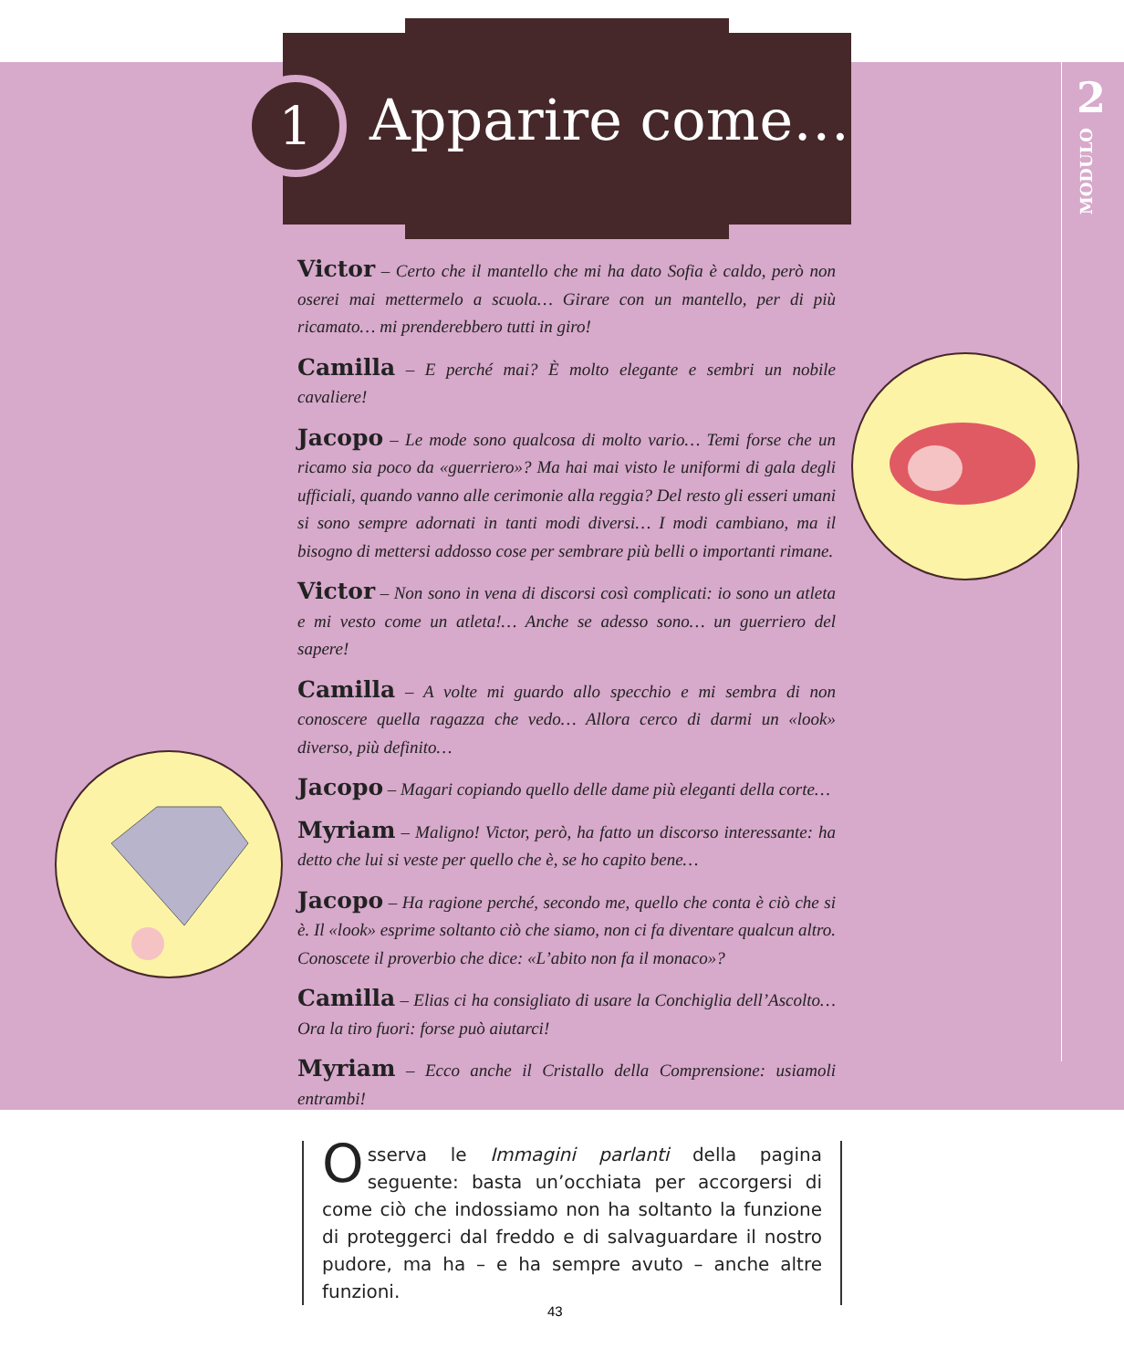1 Apparire come… 2
MODULO
Victor – Certo che il mantello che mi ha dato Sofia è caldo, però non oserei mai mettermelo a scuola… Girare con un mantello, per di più ricamato… mi prenderebbero tutti in giro!
Camilla – E perché mai? È molto elegante e sembri un nobile cavaliere!
Jacopo – Le mode sono qualcosa di molto vario… Temi forse che un ricamo sia poco da «guerriero»? Ma hai mai visto le uniformi di gala degli ufficiali, quando vanno alle cerimonie alla reggia? Del resto gli esseri umani si sono sempre adornati in tanti modi diversi… I modi cambiano, ma il bisogno di mettersi addosso cose per sembrare più belli o importanti rimane.
Victor – Non sono in vena di discorsi così complicati: io sono un atleta e mi vesto come un atleta!… Anche se adesso sono… un guerriero del sapere!
Camilla – A volte mi guardo allo specchio e mi sembra di non conoscere quella ragazza che vedo… Allora cerco di darmi un «look» diverso, più definito…
Jacopo – Magari copiando quello delle dame più eleganti della corte…
Myriam – Maligno! Victor, però, ha fatto un discorso interessante: ha detto che lui si veste per quello che è, se ho capito bene…
Jacopo – Ha ragione perché, secondo me, quello che conta è ciò che si è. Il «look» esprime soltanto ciò che siamo, non ci fa diventare qualcun altro. Conoscete il proverbio che dice: «L’abito non fa il monaco»?
Camilla – Elias ci ha consigliato di usare la Conchiglia dell’Ascolto… Ora la tiro fuori: forse può aiutarci!
Myriam – Ecco anche il Cristallo della Comprensione: usiamoli entrambi!
Osserva le Immagini parlanti della pagina seguente: basta un’occhiata per accorgersi di come ciò che indossiamo non ha soltanto la funzione di proteggerci dal freddo e di salvaguardare il nostro pudore, ma ha – e ha sempre avuto – anche altre funzioni.
43